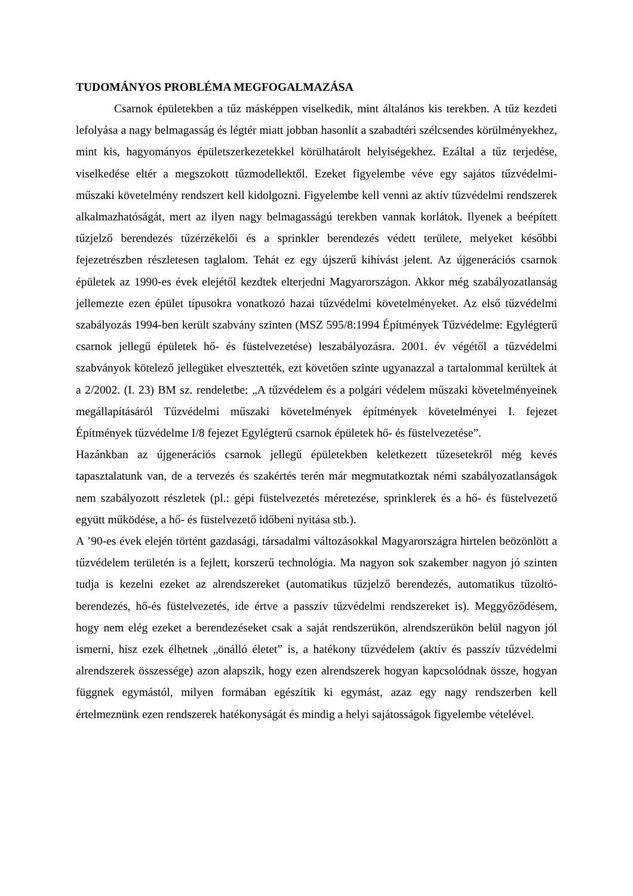TUDOMÁNYOS PROBLÉMA MEGFOGALMAZÁSA
Csarnok épületekben a tűz másképpen viselkedik, mint általános kis terekben. A tűz kezdeti lefolyása a nagy belmagasság és légtér miatt jobban hasonlít a szabadtéri szélcsendes körülményekhez, mint kis, hagyományos épületszerkezetekkel körülhatárolt helyiségekhez. Ezáltal a tűz terjedése, viselkedése eltér a megszokott tűzmodellektől. Ezeket figyelembe véve egy sajátos tűzvédelmi-műszaki követelmény rendszert kell kidolgozni. Figyelembe kell venni az aktív tűzvédelmi rendszerek alkalmazhatóságát, mert az ilyen nagy belmagasságú terekben vannak korlátok. Ilyenek a beépített tűzjelző berendezés tűzérzékelői és a sprinkler berendezés védett területe, melyeket későbbi fejezetrészben részletesen taglalom. Tehát ez egy újszerű kihívást jelent. Az újgenerációs csarnok épületek az 1990-es évek elejétől kezdtek elterjedni Magyarországon. Akkor még szabályozatlanság jellemezte ezen épület típusokra vonatkozó hazai tűzvédelmi követelményeket. Az első tűzvédelmi szabályozás 1994-ben került szabvány szinten (MSZ 595/8:1994 Építmények Tűzvédelme: Egylégterű csarnok jellegű épületek hő- és füstelvezetése) leszabályozásra. 2001. év végétől a tűzvédelmi szabványok kötelező jellegüket elvesztették, ezt követően szinte ugyanazzal a tartalommal kerültek át a 2/2002. (I. 23) BM sz. rendeletbe: „A tűzvédelem és a polgári védelem műszaki követelményeinek megállapításáról Tűzvédelmi műszaki követelmények építmények követelményei I. fejezet Építmények tűzvédelme I/8 fejezet Egylégterű csarnok épületek hő- és füstelvezetése”.
Hazánkban az újgenerációs csarnok jellegű épületekben keletkezett tűzesetekről még kevés tapasztalatunk van, de a tervezés és szakértés terén már megmutatkoztak némi szabályozatlanságok nem szabályozott részletek (pl.: gépi füstelvezetés méretezése, sprinklerek és a hő- és füstelvezető együtt működése, a hő- és füstelvezető időbeni nyitása stb.).
A ’90-es évek elején történt gazdasági, társadalmi változásokkal Magyarországra hirtelen beözönlött a tűzvédelem területén is a fejlett, korszerű technológia. Ma nagyon sok szakember nagyon jó szinten tudja is kezelni ezeket az alrendszereket (automatikus tűzjelző berendezés, automatikus tűzoltó-berendezés, hő-és füstelvezetés, ide értve a passzív tűzvédelmi rendszereket is). Meggyőződésem, hogy nem elég ezeket a berendezéseket csak a saját rendszerükön, alrendszerükön belül nagyon jól ismerni, hisz ezek élhetnek „önálló életet” is, a hatékony tűzvédelem (aktív és passzív tűzvédelmi alrendszerek összessége) azon alapszik, hogy ezen alrendszerek hogyan kapcsolódnak össze, hogyan függnek egymástól, milyen formában egészítik ki egymást, azaz egy nagy rendszerben kell értelmeznünk ezen rendszerek hatékonyságát és mindig a helyi sajátosságok figyelembe vételével.